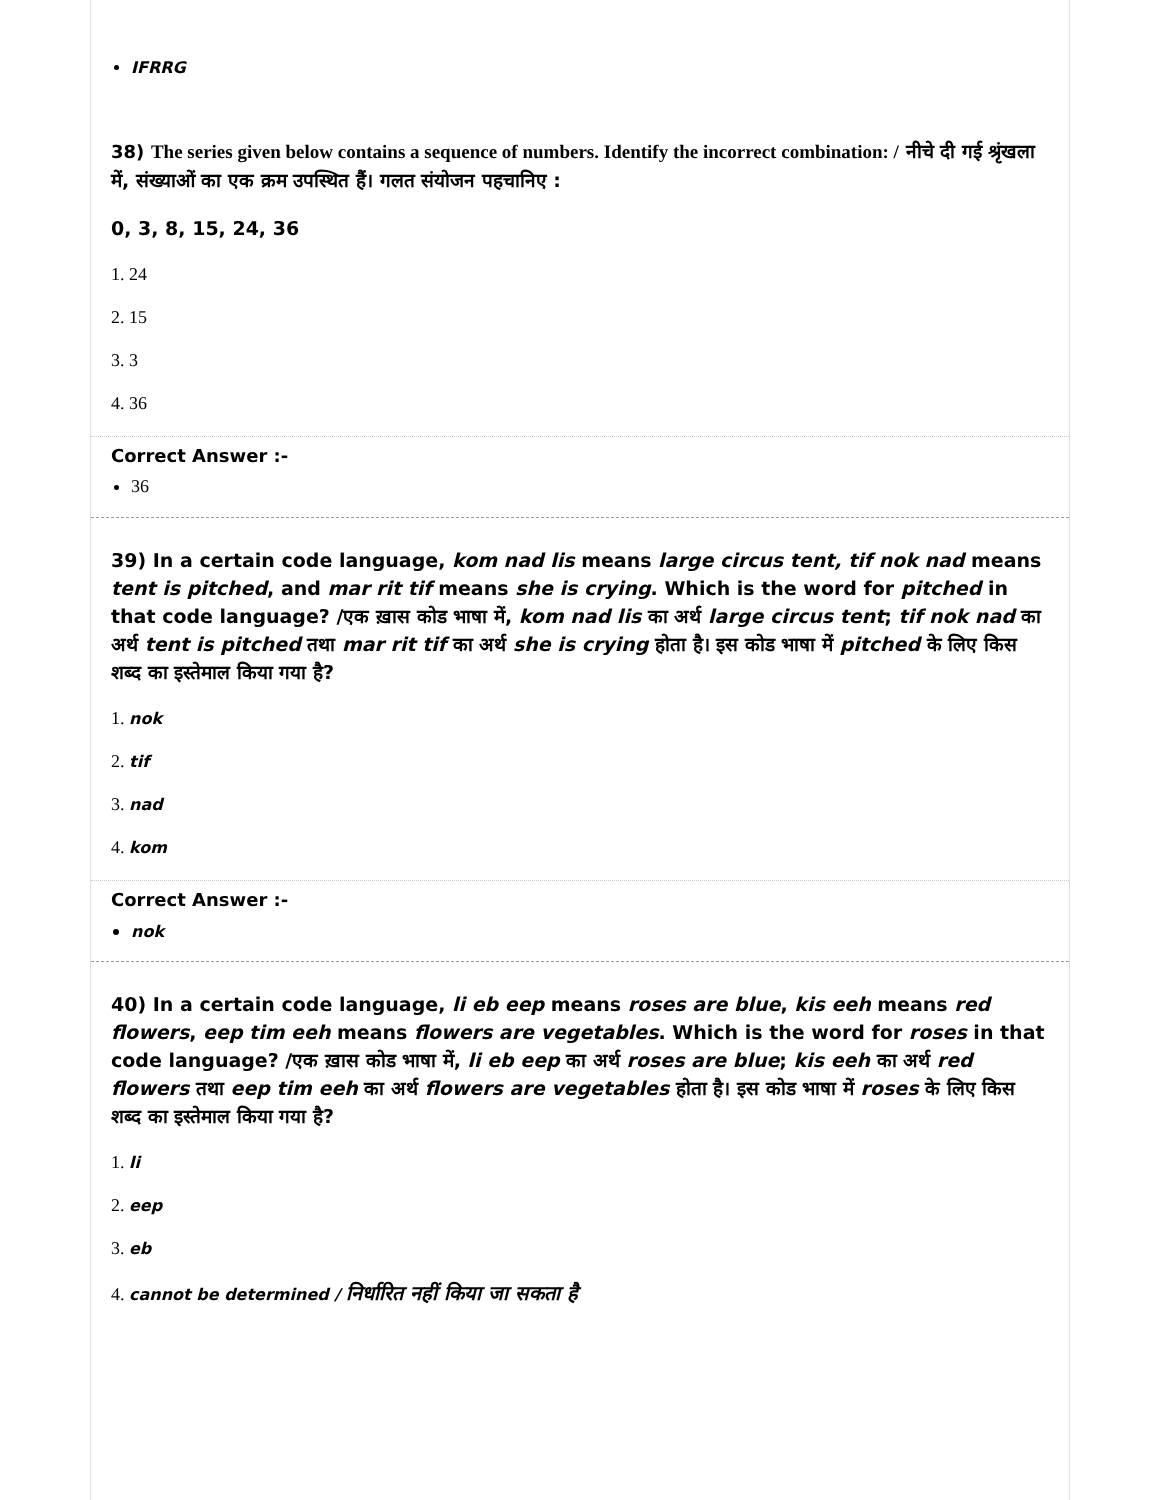IFRRG
38) The series given below contains a sequence of numbers. Identify the incorrect combination: / नीचे दी गई श्रृंखला में, संख्याओं का एक क्रम उपस्थित हैं। गलत संयोजन पहचानिए :
0, 3, 8, 15, 24, 36
1. 24
2. 15
3. 3
4. 36
Correct Answer :-
36
39) In a certain code language, kom nad lis means large circus tent, tif nok nad means tent is pitched, and mar rit tif means she is crying. Which is the word for pitched in that code language? /एक ख़ास कोड भाषा में, kom nad lis का अर्थ large circus tent; tif nok nad का अर्थ tent is pitched तथा mar rit tif का अर्थ she is crying होता है। इस कोड भाषा में pitched के लिए किस शब्द का इस्तेमाल किया गया है?
1. nok
2. tif
3. nad
4. kom
Correct Answer :-
nok
40) In a certain code language, li eb eep means roses are blue, kis eeh means red flowers, eep tim eeh means flowers are vegetables. Which is the word for roses in that code language? /एक ख़ास कोड भाषा में, li eb eep का अर्थ roses are blue; kis eeh का अर्थ red flowers तथा eep tim eeh का अर्थ flowers are vegetables होता है। इस कोड भाषा में roses के लिए किस शब्द का इस्तेमाल किया गया है?
1. li
2. eep
3. eb
4. cannot be determined / निर्धारित नहीं किया जा सकता है